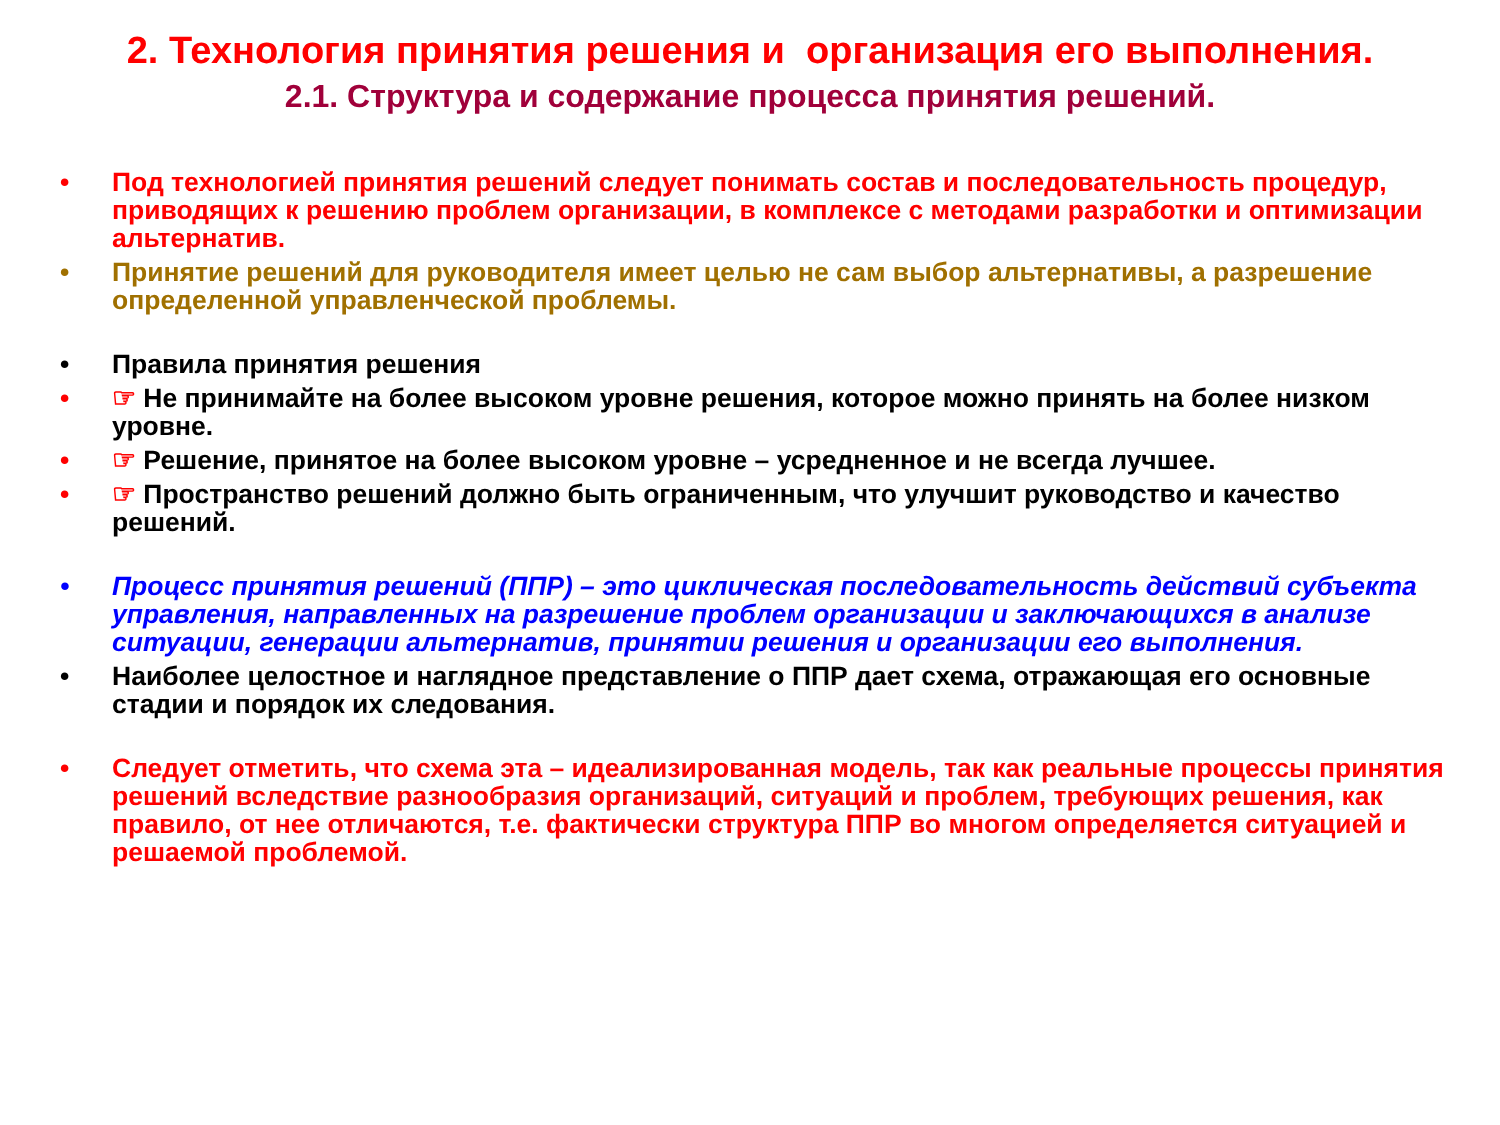2. Технология принятия решения и организация его выполнения.
2.1. Структура и содержание процесса принятия решений.
• Под технологией принятия решений следует понимать состав и последовательность процедур, приводящих к решению проблем организации, в комплексе с методами разработки и оптимизации альтернатив.
• Принятие решений для руководителя имеет целью не сам выбор альтернативы, а разрешение определенной управленческой проблемы.
• Правила принятия решения
• ☞ Не принимайте на более высоком уровне решения, которое можно принять на более низком уровне.
• ☞ Решение, принятое на более высоком уровне – усредненное и не всегда лучшее.
• ☞ Пространство решений должно быть ограниченным, что улучшит руководство и качество решений.
• Процесс принятия решений (ППР) – это циклическая последовательность действий субъекта управления, направленных на разрешение проблем организации и заключающихся в анализе ситуации, генерации альтернатив, принятии решения и организации его выполнения.
• Наиболее целостное и наглядное представление о ППР дает схема, отражающая его основные стадии и порядок их следования.
• Следует отметить, что схема эта – идеализированная модель, так как реальные процессы принятия решений вследствие разнообразия организаций, ситуаций и проблем, требующих решения, как правило, от нее отличаются, т.е. фактически структура ППР во многом определяется ситуацией и решаемой проблемой.